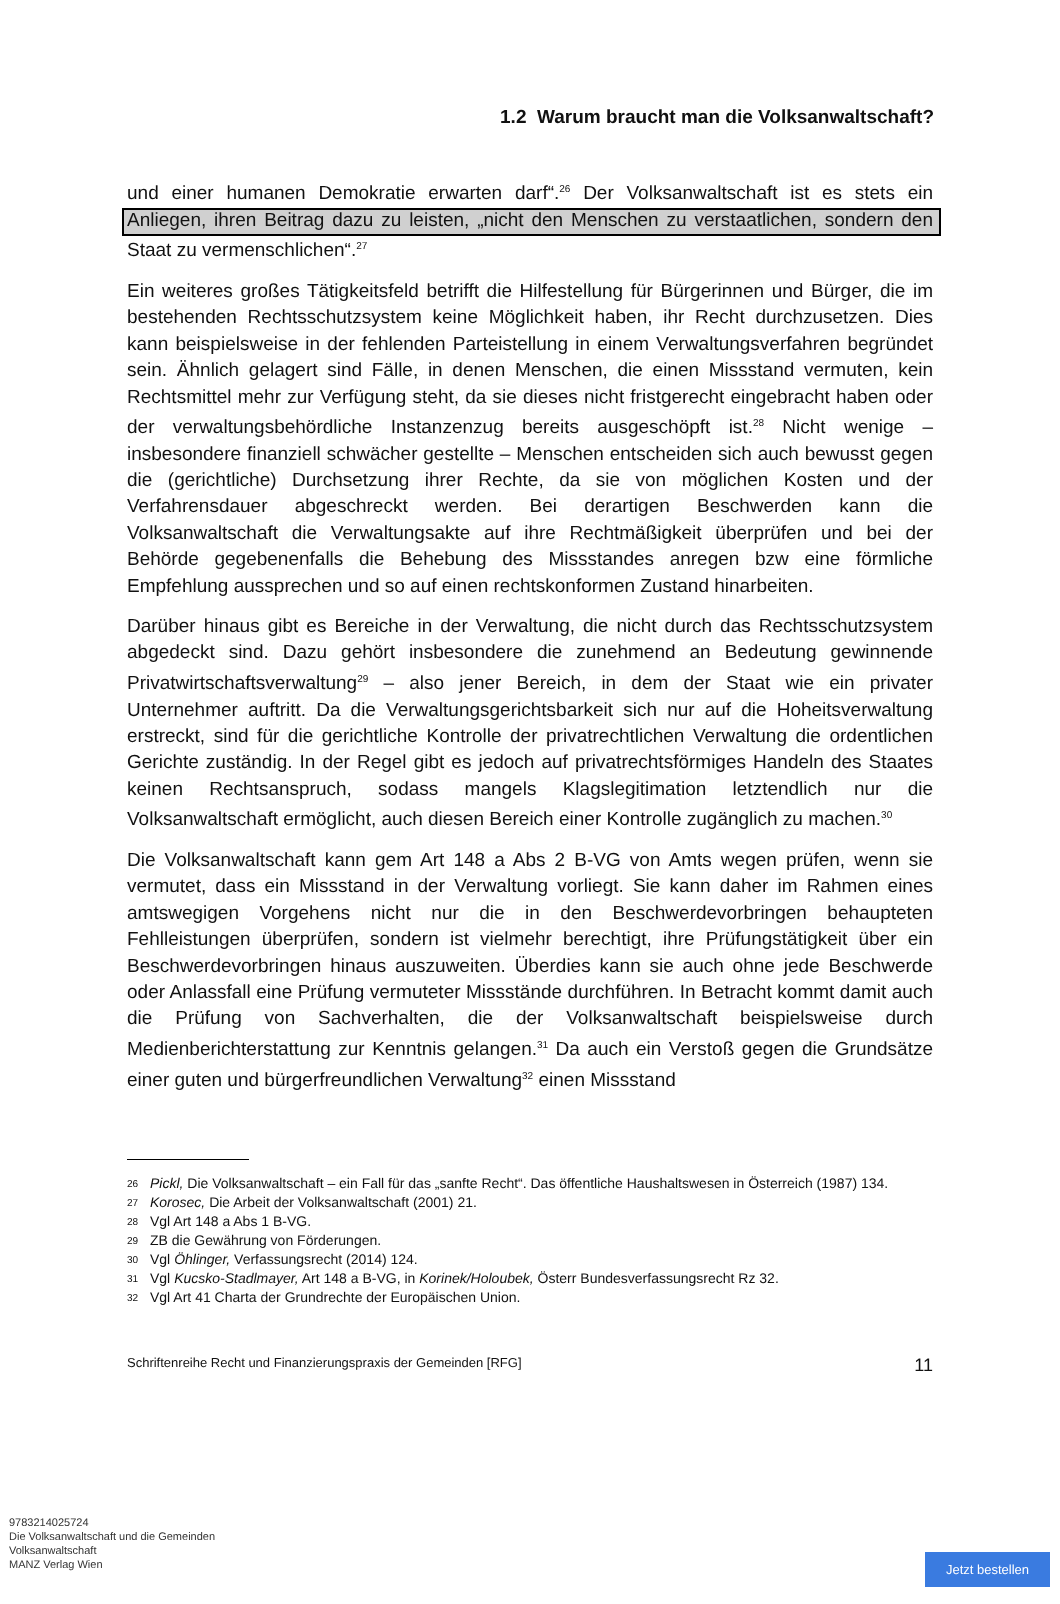1.2 Warum braucht man die Volksanwaltschaft?
und einer humanen Demokratie erwarten darf“.<sup>26</sup> Der Volksanwaltschaft ist es stets ein Anliegen, ihren Beitrag dazu zu leisten, „nicht den Menschen zu verstaatlichen, sondern den Staat zu vermenschlichen“.<sup>27</sup>
Ein weiteres großes Tätigkeitsfeld betrifft die Hilfestellung für Bürgerinnen und Bürger, die im bestehenden Rechtsschutzsystem keine Möglichkeit haben, ihr Recht durchzuset­zen. Dies kann beispielsweise in der fehlenden Parteistellung in einem Verwaltungsver­fahren begründet sein. Ähnlich gelagert sind Fälle, in denen Menschen, die einen Miss­stand vermuten, kein Rechtsmittel mehr zur Verfügung steht, da sie dieses nicht fristge­recht eingebracht haben oder der verwaltungsbehördliche Instanzenzug bereits ausge­schöpft ist.<sup>28</sup> Nicht wenige – insbesondere finanziell schwächer gestellte – Menschen entscheiden sich auch bewusst gegen die (gerichtliche) Durchsetzung ihrer Rechte, da sie von möglichen Kosten und der Verfahrensdauer abgeschreckt werden. Bei derartigen Beschwerden kann die Volksanwaltschaft die Verwaltungsakte auf ihre Rechtmäßigkeit überprüfen und bei der Behörde gegebenenfalls die Behebung des Missstandes anregen bzw eine förmliche Empfehlung aussprechen und so auf einen rechtskonformen Zustand hinarbeiten.
Darüber hinaus gibt es Bereiche in der Verwaltung, die nicht durch das Rechtsschutzsy­stem abgedeckt sind. Dazu gehört insbesondere die zunehmend an Bedeutung gewin­nende Privatwirtschaftsverwaltung<sup>29</sup> – also jener Bereich, in dem der Staat wie ein priva­ter Unternehmer auftritt. Da die Verwaltungsgerichtsbarkeit sich nur auf die Hoheitsver­waltung erstreckt, sind für die gerichtliche Kontrolle der privatrechtlichen Verwaltung die ordentlichen Gerichte zuständig. In der Regel gibt es jedoch auf privatrechtsförmiges Handeln des Staates keinen Rechtsanspruch, sodass mangels Klagslegitimation letzt­endlich nur die Volksanwaltschaft ermöglicht, auch diesen Bereich einer Kontrolle zu­gänglich zu machen.<sup>30</sup>
Die Volksanwaltschaft kann gem Art 148 a Abs 2 B-VG von Amts wegen prüfen, wenn sie vermutet, dass ein Missstand in der Verwaltung vorliegt. Sie kann daher im Rahmen eines amtswegigen Vorgehens nicht nur die in den Beschwerdevorbringen behaupteten Fehlleistungen überprüfen, sondern ist vielmehr berechtigt, ihre Prüfungstätigkeit über ein Beschwerdevorbringen hinaus auszuweiten. Überdies kann sie auch ohne jede Be­schwerde oder Anlassfall eine Prüfung vermuteter Missstände durchführen. In Betracht kommt damit auch die Prüfung von Sachverhalten, die der Volksanwaltschaft beispiels­weise durch Medienberichterstattung zur Kenntnis gelangen.<sup>31</sup> Da auch ein Verstoß ge­gen die Grundsätze einer guten und bürgerfreundlichen Verwaltung<sup>32</sup> einen Missstand
26 Pickl, Die Volksanwaltschaft – ein Fall für das „sanfte Recht“. Das öffentliche Haushaltswesen in Österreich (1987) 134.
27 Korosec, Die Arbeit der Volksanwaltschaft (2001) 21.
28 Vgl Art 148 a Abs 1 B-VG.
29 ZB die Gewährung von Förderungen.
30 Vgl Öhlinger, Verfassungsrecht (2014) 124.
31 Vgl Kucsko-Stadlmayer, Art 148 a B-VG, in Korinek/Holoubek, Österr Bundesverfassungsrecht Rz 32.
32 Vgl Art 41 Charta der Grundrechte der Europäischen Union.
Schriftenreihe Recht und Finanzierungspraxis der Gemeinden [RFG] 11
9783214025724
Die Volksanwaltschaft und die Gemeinden
Volksanwaltschaft
MANZ Verlag Wien
Jetzt bestellen